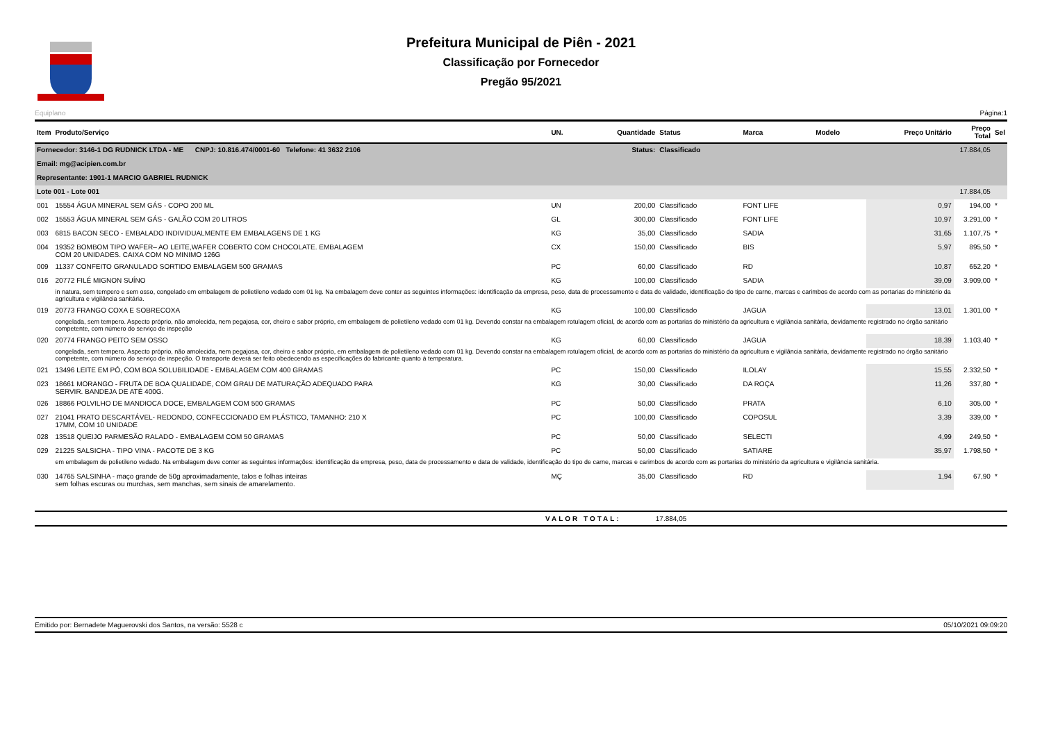Prefeitura Municipal de Piên - 2021
Classificação por Fornecedor
Pregão 95/2021
Equiplano Página:1
| Item | Produto/Serviço | UN. | Quantidade | Status | Marca | Modelo | Preço Unitário | Preço Total | Sel |
| --- | --- | --- | --- | --- | --- | --- | --- | --- | --- |
| Fornecedor: 3146-1 DG RUDNICK LTDA - ME CNPJ: 10.816.474/0001-60 Telefone: 41 3632 2106 | | | Status: | Classificado | | | | 17.884,05 | |
| Email: mg@acipien.com.br | | | | | | | | | |
| Representante: 1901-1 MARCIO GABRIEL RUDNICK | | | | | | | | | |
| Lote 001 - Lote 001 | | | | | | | | 17.884,05 | |
| 001 | 15554 ÁGUA MINERAL SEM GÁS - COPO 200 ML | UN | 200,00 | Classificado | FONT LIFE | | 0,97 | 194,00 | * |
| 002 | 15553 ÁGUA MINERAL SEM GÁS - GALÃO COM 20 LITROS | GL | 300,00 | Classificado | FONT LIFE | | 10,97 | 3.291,00 | * |
| 003 | 6815 BACON SECO - EMBALADO INDIVIDUALMENTE EM EMBALAGENS DE 1 KG | KG | 35,00 | Classificado | SADIA | | 31,65 | 1.107,75 | * |
| 004 | 19352 BOMBOM TIPO WAFER– AO LEITE,WAFER COBERTO COM CHOCOLATE. EMBALAGEM COM 20 UNIDADES. CAIXA COM NO MINIMO 126G | CX | 150,00 | Classificado | BIS | | 5,97 | 895,50 | * |
| 009 | 11337 CONFEITO GRANULADO SORTIDO EMBALAGEM 500 GRAMAS | PC | 60,00 | Classificado | RD | | 10,87 | 652,20 | * |
| 016 | 20772 FILÉ MIGNON SUÍNO | KG | 100,00 | Classificado | SADIA | | 39,09 | 3.909,00 | * |
| | in natura, sem tempero e sem osso, congelado em embalagem de polietileno vedado com 01 kg. Na embalagem deve conter as seguintes informações: identificação da empresa, peso, data de processamento e data de validade, identificação do tipo de carne, marcas e carimbos de acordo com as portarias do ministério da agricultura e vigilância sanitária. | | | | | | | | |
| 019 | 20773 FRANGO COXA E SOBRECOXA | KG | 100,00 | Classificado | JAGUA | | 13,01 | 1.301,00 | * |
| | congelada, sem tempero. Aspecto próprio, não amolecida, nem pegajosa, cor, cheiro e sabor próprio, em embalagem de polietileno vedado com 01 kg. Devendo constar na embalagem rotulagem oficial, de acordo com as portarias do ministério da agricultura e vigilância sanitária, devidamente registrado no órgão sanitário competente, com número do serviço de inspeção | | | | | | | | |
| 020 | 20774 FRANGO PEITO SEM OSSO | KG | 60,00 | Classificado | JAGUA | | 18,39 | 1.103,40 | * |
| | congelada, sem tempero. Aspecto próprio, não amolecida, nem pegajosa, cor, cheiro e sabor próprio, em embalagem de polietileno vedado com 01 kg. Devendo constar na embalagem rotulagem oficial, de acordo com as portarias do ministério da agricultura e vigilância sanitária, devidamente registrado no órgão sanitário competente, com número do serviço de inspeção. O transporte deverá ser feito obedecendo as especificações do fabricante quanto à temperatura. | | | | | | | | |
| 021 | 13496 LEITE EM PÓ, COM BOA SOLUBILIDADE - EMBALAGEM COM 400 GRAMAS | PC | 150,00 | Classificado | ILOLAY | | 15,55 | 2.332,50 | * |
| 023 | 18661 MORANGO - FRUTA DE BOA QUALIDADE, COM GRAU DE MATURAÇÃO ADEQUADO PARA SERVIR. BANDEJA DE ATÉ 400G. | KG | 30,00 | Classificado | DA ROÇA | | 11,26 | 337,80 | * |
| 026 | 18866 POLVILHO DE MANDIOCA DOCE, EMBALAGEM COM 500 GRAMAS | PC | 50,00 | Classificado | PRATA | | 6,10 | 305,00 | * |
| 027 | 21041 PRATO DESCARTÁVEL- REDONDO, CONFECCIONADO EM PLÁSTICO, TAMANHO: 210 X 17MM, COM 10 UNIDADE | PC | 100,00 | Classificado | COPOSUL | | 3,39 | 339,00 | * |
| 028 | 13518 QUEIJO PARMESÃO RALADO - EMBALAGEM COM 50 GRAMAS | PC | 50,00 | Classificado | SELECTI | | 4,99 | 249,50 | * |
| 029 | 21225 SALSICHA - TIPO VINA - PACOTE DE 3 KG | PC | 50,00 | Classificado | SATIARE | | 35,97 | 1.798,50 | * |
| | em embalagem de polietileno vedado. Na embalagem deve conter as seguintes informações: identificação da empresa, peso, data de processamento e data de validade, identificação do tipo de carne, marcas e carimbos de acordo com as portarias do ministério da agricultura e vigilância sanitária. | | | | | | | | |
| 030 | 14765 SALSINHA - maço grande de 50g aproximadamente, talos e folhas inteiras sem folhas escuras ou murchas, sem manchas, sem sinais de amarelamento. | MÇ | 35,00 | Classificado | RD | | 1,94 | 67,90 | * |
VALOR TOTAL: 17.884,05
Emitido por: Bernadete Maguerovski dos Santos, na versão: 5528 c 05/10/2021 09:09:20